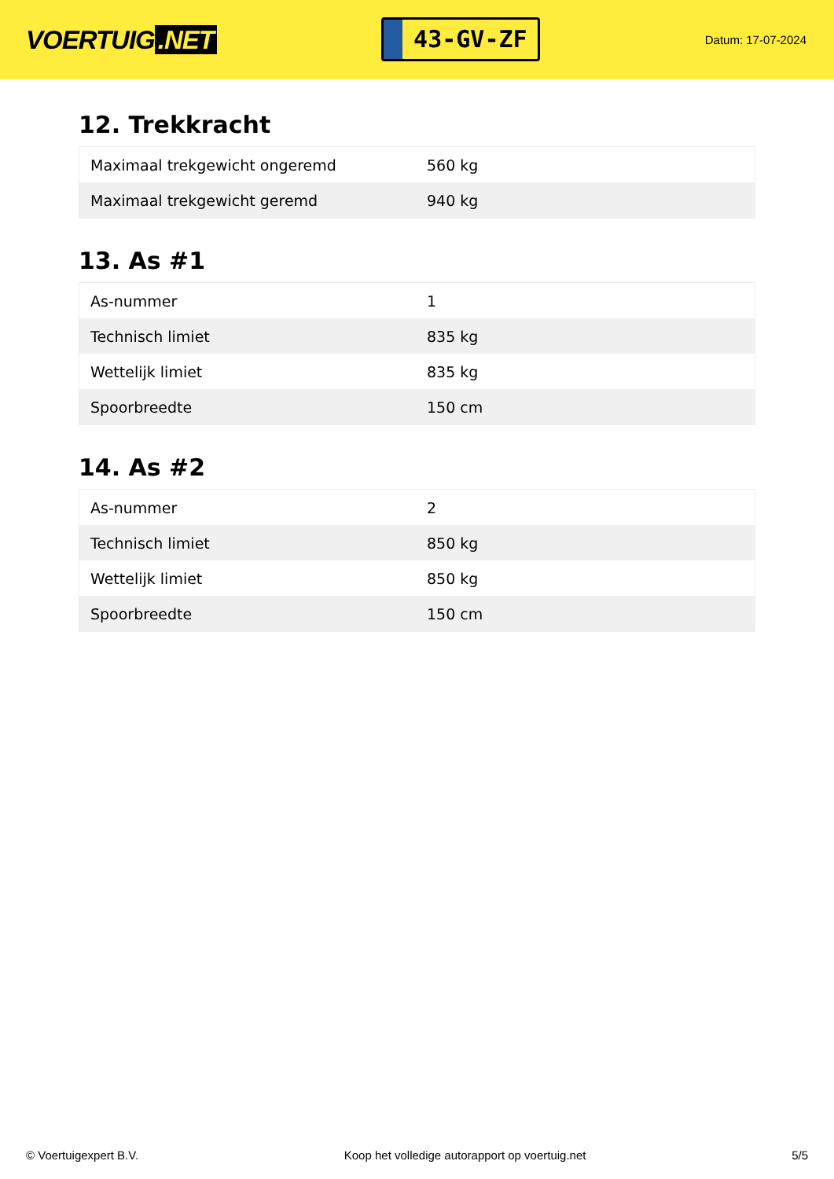VOERTUIG.NET
43-GV-ZF
Datum: 17-07-2024
12. Trekkracht
| Maximaal trekgewicht ongeremd | 560 kg |
| Maximaal trekgewicht geremd | 940 kg |
13. As #1
| As-nummer | 1 |
| Technisch limiet | 835 kg |
| Wettelijk limiet | 835 kg |
| Spoorbreedte | 150 cm |
14. As #2
| As-nummer | 2 |
| Technisch limiet | 850 kg |
| Wettelijk limiet | 850 kg |
| Spoorbreedte | 150 cm |
© Voertuigexpert B.V. Koop het volledige autorapport op voertuig.net 5/5